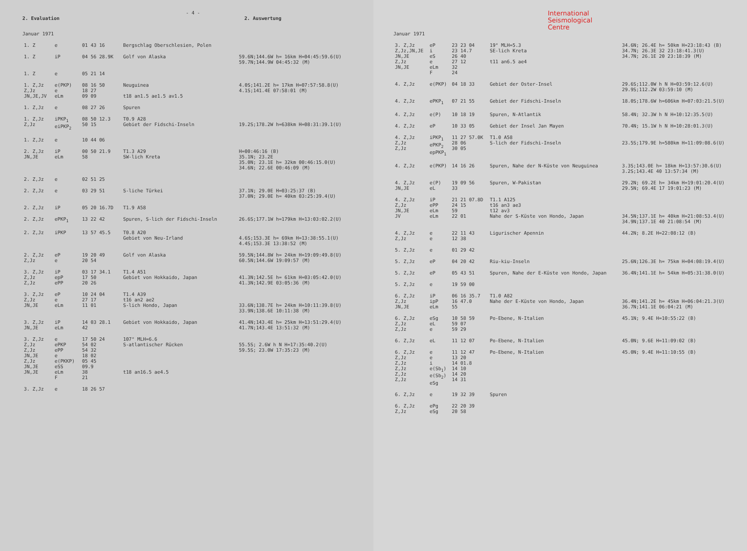- 4 -
2. Evaluation 2. Auswertung
Januar 1971
| 1. Z | e | 01 43 16 | Bergschlag Oberschlesien, Polen | |
| 1. Z | iP | 04 56 28.9K | Golf von Alaska | 59.6N;144.6W h= 16km H=04:45:59.6(U) 59.7N;144.9W 04:45:32 (M) |
| 1. Z | e | 05 21 14 | | |
| 1. Z,Jz Z,Jz JN,JE,JV | e(PKP) e eLm | 08 16 50 18 27 09 09 | Neuguinea t18 an1.5 ae1.5 av1.5 | 4.0S;141.2E h= 17km H=07:57:58.8(U) 4.1S;141.4E 07:58:01 (M) |
| 1. Z,Jz | e | 08 27 26 | Spuren | |
| 1. Z,Jz Z,Jz | iPKP<sub>1</sub> eiPKP<sub>2</sub> | 08 50 12.3 50 15 | T0.9 A28 Gebiet der Fidschi-Inseln | 19.2S;178.2W h=638km H=08:31:39.1(U) |
| 1. Z,Jz | e | 10 44 06 | | |
| 2. Z,Jz JN,JE | iP eLm | 00 50 21.9 58 | T1.3 A29 SW-lich Kreta | H=00:46:16 (B) 35.1N; 23.2E 35.0N; 23.1E h= 32km 00:46:15.0(U) 34.6N; 22.6E 00:46:09 (M) |
| 2. Z,Jz | e | 02 51 25 | | |
| 2. Z,Jz | e | 03 29 51 | S-liche Türkei | 37.1N; 29.0E H=03:25:37 (B) 37.0N; 29.0E h= 40km 03:25:39.4(U) |
| 2. Z,Jz | iP | 05 20 16.7D | T1.9 A58 | |
| 2. Z,Jz | ePKP<sub>1</sub> | 13 22 42 | Spuren, S-lich der Fidschi-Inseln | 26.6S;177.1W h=179km H=13:03:02.2(U) |
| 2. Z,Jz | iPKP | 13 57 45.5 | T0.8 A20 Gebiet von Neu-Irland | 4.6S;153.3E h= 69km H=13:38:55.1(U) 4.4S;153.3E 13:38:52 (M) |
| 2. Z,Jz Z,Jz | eP e | 19 20 49 20 54 | Golf von Alaska | 59.5N;144.8W h= 24km H=19:09:49.8(U) 60.5N;144.6W 19:09:57 (M) |
| 3. Z,Jz Z,Jz Z,Jz | iP epP ePP | 03 17 34.1 17 50 20 26 | T1.4 A51 Gebiet von Hokkaido, Japan | 41.3N;142.5E h= 61km H=03:05:42.0(U) 41.3N;142.9E 03:05:36 (M) |
| 3. Z,Jz Z,Jz JN,JE | eP e eLm | 10 24 04 27 17 11 01 | T1.4 A39 t16 an2 ae2 S-lich Hondo, Japan | 33.6N;138.7E h= 24km H=10:11:39.8(U) 33.9N;138.6E 10:11:38 (M) |
| 3. Z,Jz JN,JE | iP eLm | 14 03 28.1 42 | Gebiet von Hokkaido, Japan | 41.4N;143.4E h= 25km H=13:51:29.4(U) 41.7N;143.4E 13:51:32 (M) |
| 3. Z,Jz Z,Jz Z,Jz JN,JE Z,Jz JN,JE JN,JE | e ePKP ePP e e(PKKP) eSS eLm F | 17 50 24 54 02 54 32 18 02 05 45 09.9 38 21 | 107° MLH=6.6 S-atlantischer Rücken t18 an16.5 ae4.5 | 55.5S; 2.6W h N H=17:35:40.2(U) 59.5S; 23.0W 17:35:23 (M) |
| 3. Z,Jz | e | 18 26 57 | | |
International
Seismological
Centre
Januar 1971
| 3. Z,Jz Z,Jz,JN,JE JN,JE Z,Jz JN,JE | eP i eS e eLm F | 23 23 04 23 14.7 26 40 27 12 32 24 | 19° MLH=5.3 SE-lich Kreta t11 an6.5 ae4 | 34.6N; 26.4E h= 50km H=23:18:43 (B) 34.7N; 26.3E 32 23:18:41.3(U) 34.7N; 26.1E 20 23:18:39 (M) |
| 4. Z,Jz | e(PKP) | 04 18 33 | Gebiet der Oster-Insel | 29.6S;112.0W h N H=03:59:12.6(U) 29.9S;112.2W 03:59:10 (M) |
| 4. Z,Jz | ePKP<sub>1</sub> | 07 21 55 | Gebiet der Fidschi-Inseln | 18.0S;178.6W h=606km H=07:03:21.5(U) |
| 4. Z,Jz | e(P) | 10 18 19 | Spuren, N-Atlantik | 58.4N; 32.3W h N H=10:12:35.5(U) |
| 4. Z,Jz | eP | 10 33 05 | Gebiet der Insel Jan Mayen | 70.4N; 15.1W h N H=10:28:01.3(U) |
| 4. Z,Jz Z,Jz Z,Jz | iPKP<sub>1</sub> ePKP<sub>2</sub> epPKP<sub>1</sub> | 11 27 57.0K 28 06 30 05 | T1.0 A58 S-lich der Fidschi-Inseln | 23.5S;179.9E h=580km H=11:09:08.6(U) |
| 4. Z,Jz | e(PKP) | 14 16 26 | Spuren, Nahe der N-Küste von Neuguinea | 3.3S;143.0E h= 18km H=13:57:30.6(U) 3.2S;143.4E 40 13:57:34 (M) |
| 4. Z,Jz JN,JE | e(P) eL | 19 09 56 33 | Spuren, W-Pakistan | 29.2N; 69.2E h= 34km H=19:01:20.4(U) 29.5N; 69.4E 17 19:01:23 (M) |
| 4. Z,Jz Z,Jz JN,JE JV | iP ePP eLm eLm | 21 21 07.8D 24 15 59 22 01 | T1.1 A125 t16 an3 ae3 t12 av3 Nahe der S-Küste von Hondo, Japan | 34.5N;137.1E h= 40km H=21:08:53.4(U) 34.9N;137.1E 40 21:08:54 (M) |
| 4. Z,Jz Z,Jz | e e | 22 11 43 12 38 | Ligurischer Apennin | 44.2N; 8.2E H=22:08:12 (B) |
| 5. Z,Jz | e | 01 29 42 | | |
| 5. Z,Jz | eP | 04 20 42 | Riu-kiu-Inseln | 25.6N;126.3E h= 75km H=04:08:19.4(U) |
| 5. Z,Jz | eP | 05 43 51 | Spuren, Nahe der E-Küste von Hondo, Japan | 36.4N;141.1E h= 54km H=05:31:38.0(U) |
| 5. Z,Jz | e | 19 59 00 | | |
| 6. Z,Jz Z,Jz JN,JE | iP ipP eLm | 06 16 35.7 16 47.0 55 | T1.0 A82 Nahe der E-Küste von Hondo, Japan | 36.4N;141.2E h= 45km H=06:04:21.3(U) 36.7N;141.1E 06:04:21 (M) |
| 6. Z,Jz Z,Jz Z,Jz | eSg eL e | 10 58 59 59 07 59 29 | Po-Ebene, N-Italien | 45.1N; 9.4E H=10:55:22 (B) |
| 6. Z,Jz | eL | 11 12 07 | Po-Ebene, N-Italien | 45.0N; 9.6E H=11:09:02 (B) |
| 6. Z,Jz Z,Jz Z,Jz Z,Jz Z,Jz Z,Jz | e e i e(Sb<sub>1</sub>) e(Sb<sub>2</sub>) eSg | 11 12 47 13 20 14 01.8 14 10 14 20 14 31 | Po-Ebene, N-Italien | 45.0N; 9.4E H=11:10:55 (B) |
| 6. Z,Jz | e | 19 32 39 | Spuren | |
| 6. Z,Jz Z,Jz | ePg eSg | 22 20 39 20 58 | | |